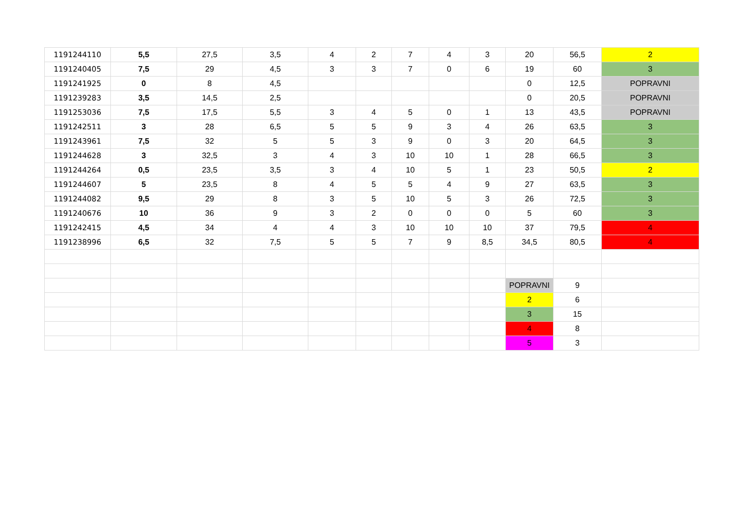| 1191244110 | 5,5 | 27,5 | 3,5 | 4 | 2 | 7 | 4 | 3 | 20 | 56,5 | 2 |
| 1191240405 | 7,5 | 29 | 4,5 | 3 | 3 | 7 | 0 | 6 | 19 | 60 | 3 |
| 1191241925 | 0 | 8 | 4,5 | | | | | | 0 | 12,5 | POPRAVNI |
| 1191239283 | 3,5 | 14,5 | 2,5 | | | | | | 0 | 20,5 | POPRAVNI |
| 1191253036 | 7,5 | 17,5 | 5,5 | 3 | 4 | 5 | 0 | 1 | 13 | 43,5 | POPRAVNI |
| 1191242511 | 3 | 28 | 6,5 | 5 | 5 | 9 | 3 | 4 | 26 | 63,5 | 3 |
| 1191243961 | 7,5 | 32 | 5 | 5 | 3 | 9 | 0 | 3 | 20 | 64,5 | 3 |
| 1191244628 | 3 | 32,5 | 3 | 4 | 3 | 10 | 10 | 1 | 28 | 66,5 | 3 |
| 1191244264 | 0,5 | 23,5 | 3,5 | 3 | 4 | 10 | 5 | 1 | 23 | 50,5 | 2 |
| 1191244607 | 5 | 23,5 | 8 | 4 | 5 | 5 | 4 | 9 | 27 | 63,5 | 3 |
| 1191244082 | 9,5 | 29 | 8 | 3 | 5 | 10 | 5 | 3 | 26 | 72,5 | 3 |
| 1191240676 | 10 | 36 | 9 | 3 | 2 | 0 | 0 | 0 | 5 | 60 | 3 |
| 1191242415 | 4,5 | 34 | 4 | 4 | 3 | 10 | 10 | 10 | 37 | 79,5 | 4 |
| 1191238996 | 6,5 | 32 | 7,5 | 5 | 5 | 7 | 9 | 8,5 | 34,5 | 80,5 | 4 |
| | | | | | | | | | POPRAVNI | 9 | |
| | | | | | | | | | 2 | 6 | |
| | | | | | | | | | 3 | 15 | |
| | | | | | | | | | 4 | 8 | |
| | | | | | | | | | 5 | 3 | |